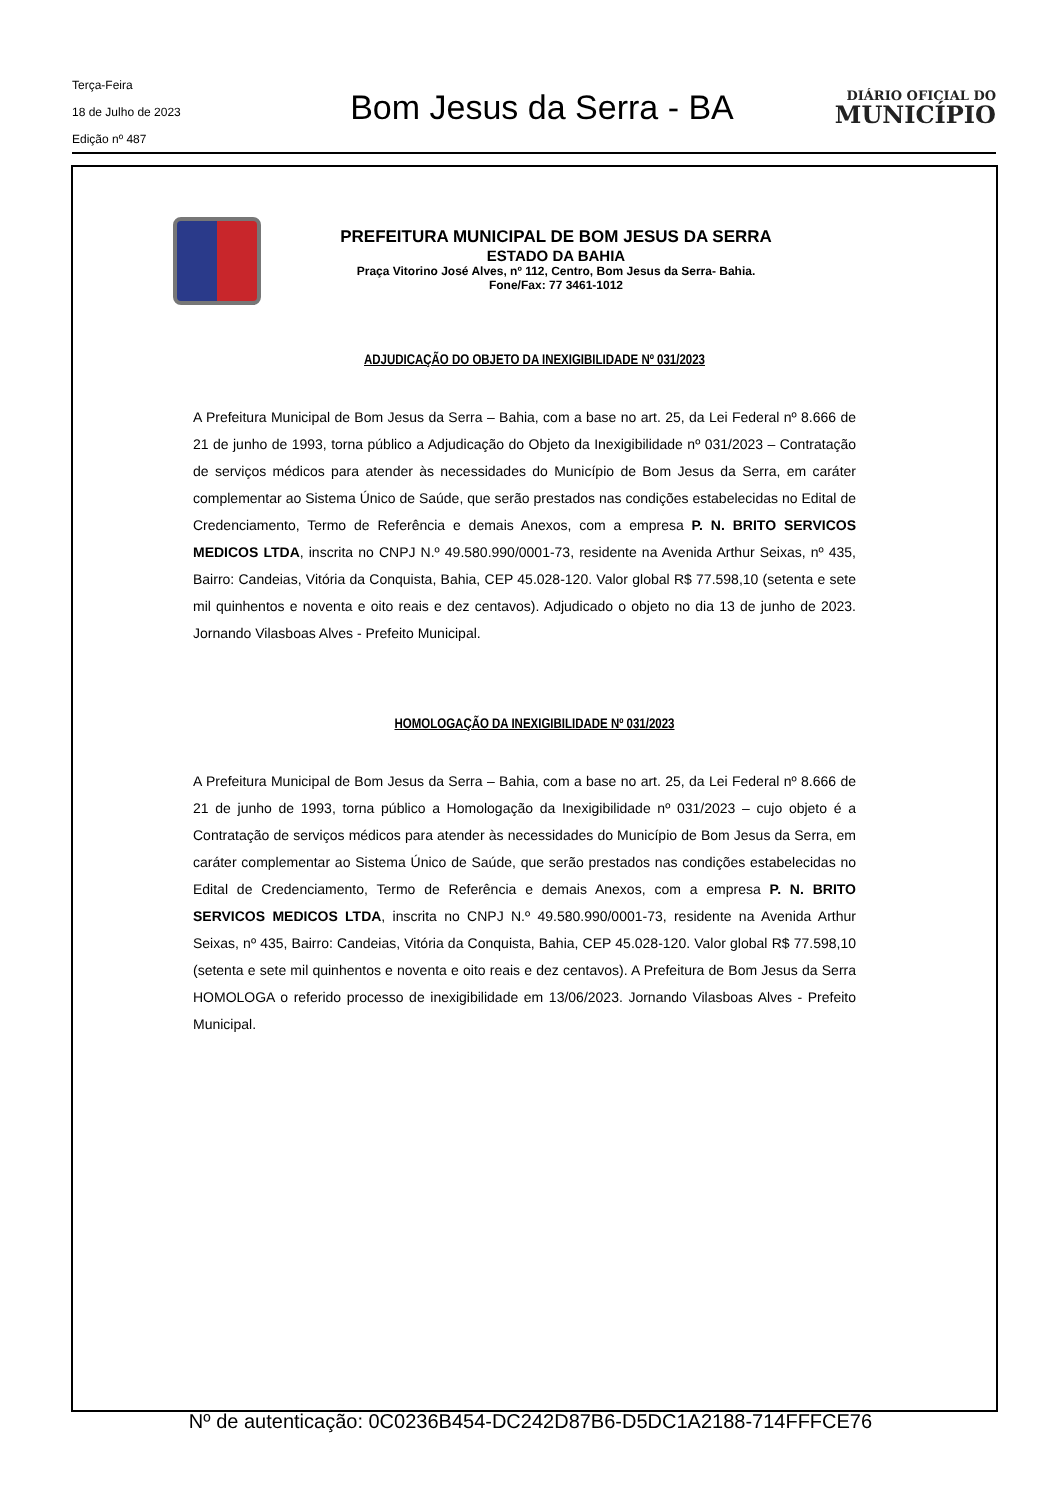Terça-Feira
18 de Julho de 2023
Edição nº 487
Bom Jesus da Serra - BA
DIÁRIO OFICIAL DO
MUNICÍPIO
PREFEITURA MUNICIPAL DE BOM JESUS DA SERRA
ESTADO DA BAHIA
Praça Vitorino José Alves, nº 112, Centro, Bom Jesus da Serra- Bahia.
Fone/Fax: 77 3461-1012
ADJUDICAÇÃO DO OBJETO DA INEXIGIBILIDADE Nº 031/2023
A Prefeitura Municipal de Bom Jesus da Serra – Bahia, com a base no art. 25, da Lei Federal nº 8.666 de 21 de junho de 1993, torna público a Adjudicação do Objeto da Inexigibilidade nº 031/2023 – Contratação de serviços médicos para atender às necessidades do Município de Bom Jesus da Serra, em caráter complementar ao Sistema Único de Saúde, que serão prestados nas condições estabelecidas no Edital de Credenciamento, Termo de Referência e demais Anexos, com a empresa P. N. BRITO SERVICOS MEDICOS LTDA, inscrita no CNPJ N.º 49.580.990/0001-73, residente na Avenida Arthur Seixas, nº 435, Bairro: Candeias, Vitória da Conquista, Bahia, CEP 45.028-120. Valor global R$ 77.598,10 (setenta e sete mil quinhentos e noventa e oito reais e dez centavos). Adjudicado o objeto no dia 13 de junho de 2023. Jornando Vilasboas Alves - Prefeito Municipal.
HOMOLOGAÇÃO DA INEXIGIBILIDADE Nº 031/2023
A Prefeitura Municipal de Bom Jesus da Serra – Bahia, com a base no art. 25, da Lei Federal nº 8.666 de 21 de junho de 1993, torna público a Homologação da Inexigibilidade nº 031/2023 – cujo objeto é a Contratação de serviços médicos para atender às necessidades do Município de Bom Jesus da Serra, em caráter complementar ao Sistema Único de Saúde, que serão prestados nas condições estabelecidas no Edital de Credenciamento, Termo de Referência e demais Anexos, com a empresa P. N. BRITO SERVICOS MEDICOS LTDA, inscrita no CNPJ N.º 49.580.990/0001-73, residente na Avenida Arthur Seixas, nº 435, Bairro: Candeias, Vitória da Conquista, Bahia, CEP 45.028-120. Valor global R$ 77.598,10 (setenta e sete mil quinhentos e noventa e oito reais e dez centavos). A Prefeitura de Bom Jesus da Serra HOMOLOGA o referido processo de inexigibilidade em 13/06/2023. Jornando Vilasboas Alves - Prefeito Municipal.
Nº de autenticação: 0C0236B454-DC242D87B6-D5DC1A2188-714FFFCE76